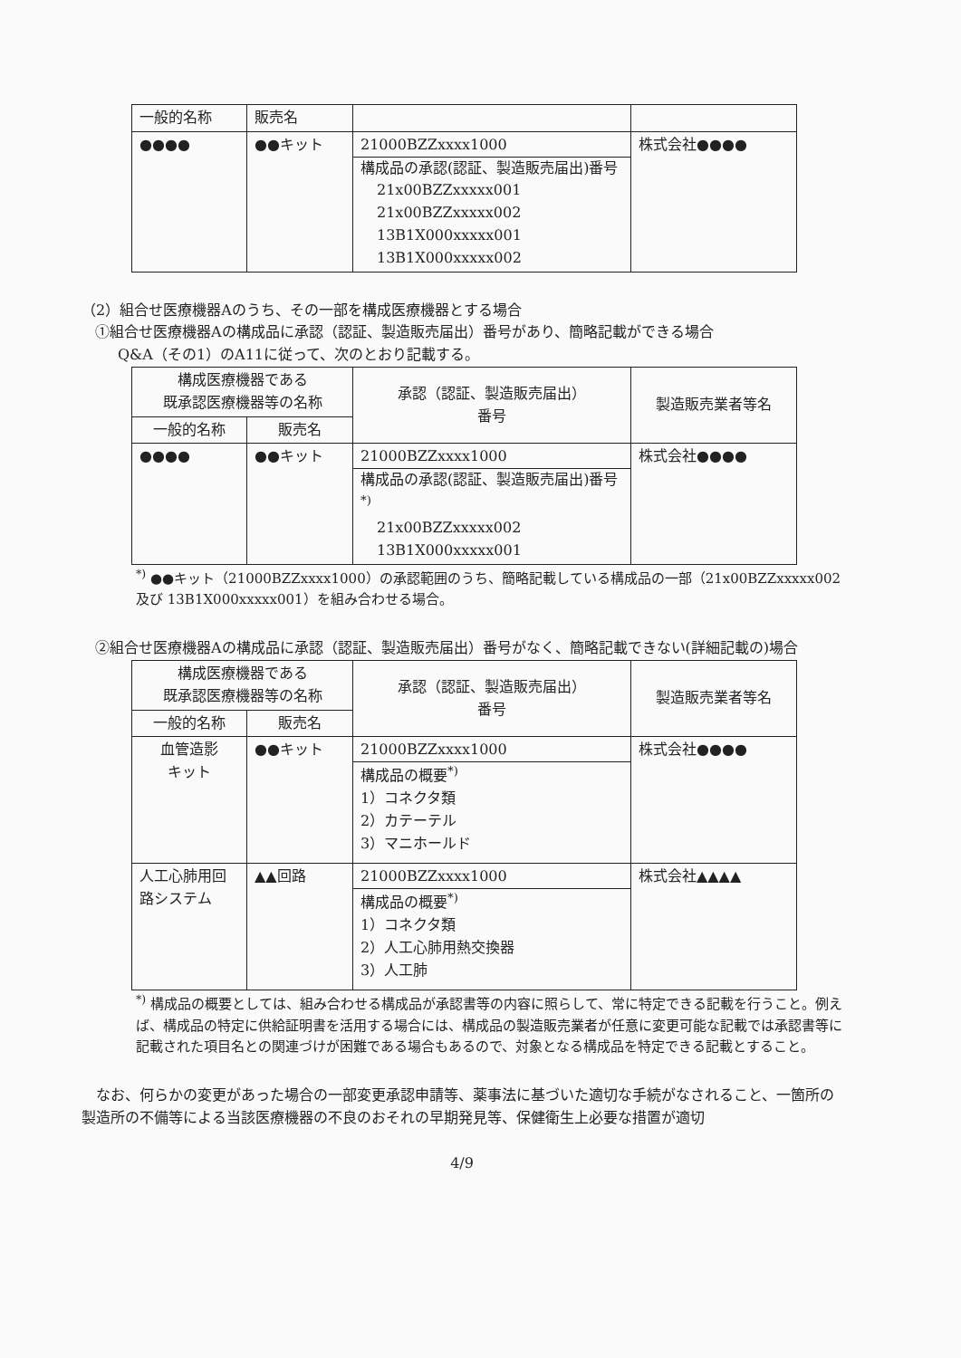| 一般的名称 | 販売名 | | |
| ●●●● | ●●キット | 21000BZZxxxx1000 構成品の承認(認証、製造販売届出)番号 21x00BZZxxxxx001 21x00BZZxxxxx002 13B1X000xxxxx001 13B1X000xxxxx002 | 株式会社●●●● |
（2）組合せ医療機器Aのうち、その一部を構成医療機器とする場合
①組合せ医療機器Aの構成品に承認（認証、製造販売届出）番号があり、簡略記載ができる場合
Q&A（その1）のA11に従って、次のとおり記載する。
| 構成医療機器である 既承認医療機器等の名称 | | 承認（認証、製造販売届出） 番号 | 製造販売業者等名 |
| --- | --- | --- | --- |
| 一般的名称 | 販売名 | | |
| ●●●● | ●●キット | 21000BZZxxxx1000 構成品の承認(認証、製造販売届出)番号<sup>*)</sup> 21x00BZZxxxxx002 13B1X000xxxxx001 | 株式会社●●●● |
<sup>*)</sup> ●●キット（21000BZZxxxx1000）の承認範囲のうち、簡略記載している構成品の一部（21x00BZZxxxxx002 及び 13B1X000xxxxx001）を組み合わせる場合。
②組合せ医療機器Aの構成品に承認（認証、製造販売届出）番号がなく、簡略記載できない(詳細記載の)場合
| 構成医療機器である 既承認医療機器等の名称 | | 承認（認証、製造販売届出） 番号 | 製造販売業者等名 |
| --- | --- | --- | --- |
| 一般的名称 | 販売名 | | |
| 血管造影 キット | ●●キット | 21000BZZxxxx1000 構成品の概要<sup>*)</sup> 1）コネクタ類 2）カテーテル 3）マニホールド | 株式会社●●●● |
| 人工心肺用回路システム | ▲▲回路 | 21000BZZxxxx1000 構成品の概要<sup>*)</sup> 1）コネクタ類 2）人工心肺用熱交換器 3）人工肺 | 株式会社▲▲▲▲ |
<sup>*)</sup> 構成品の概要としては、組み合わせる構成品が承認書等の内容に照らして、常に特定できる記載を行うこと。例えば、構成品の特定に供給証明書を活用する場合には、構成品の製造販売業者が任意に変更可能な記載では承認書等に記載された項目名との関連づけが困難である場合もあるので、対象となる構成品を特定できる記載とすること。
なお、何らかの変更があった場合の一部変更承認申請等、薬事法に基づいた適切な手続がなされること、一箇所の製造所の不備等による当該医療機器の不良のおそれの早期発見等、保健衛生上必要な措置が適切
4/9